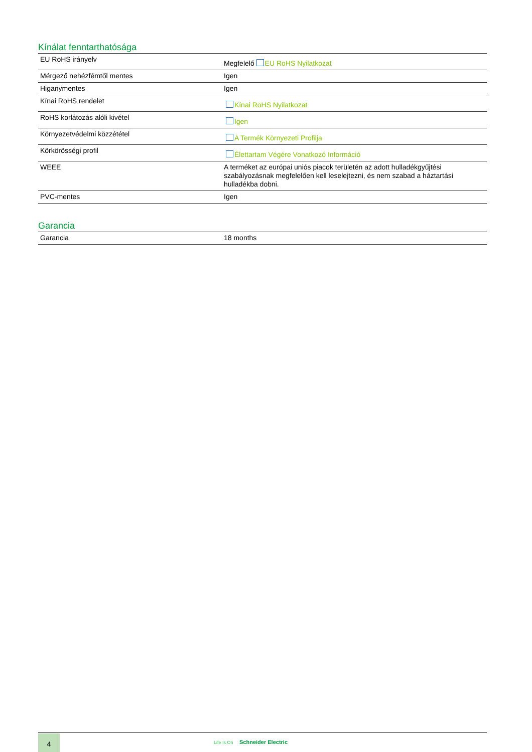Kínálat fenntarthatósága
| EU RoHS irányelv | Megfelelő EU RoHS Nyilatkozat |
| Mérgező nehézfémtől mentes | Igen |
| Higanymentes | Igen |
| Kínai RoHS rendelet | Kínai RoHS Nyilatkozat |
| RoHS korlátozás alóli kivétel | Igen |
| Környezetvédelmi közzététel | A Termék Környezeti Profilja |
| Körkörösségi profil | Élettartam Végére Vonatkozó Információ |
| WEEE | A terméket az európai uniós piacok területén az adott hulladékgyűjtési szabályozásnak megfelelően kell leselejtezni, és nem szabad a háztartási hulladékba dobni. |
| PVC-mentes | Igen |
Garancia
| Garancia | 18 months |
4 Life Is On Schneider Electric